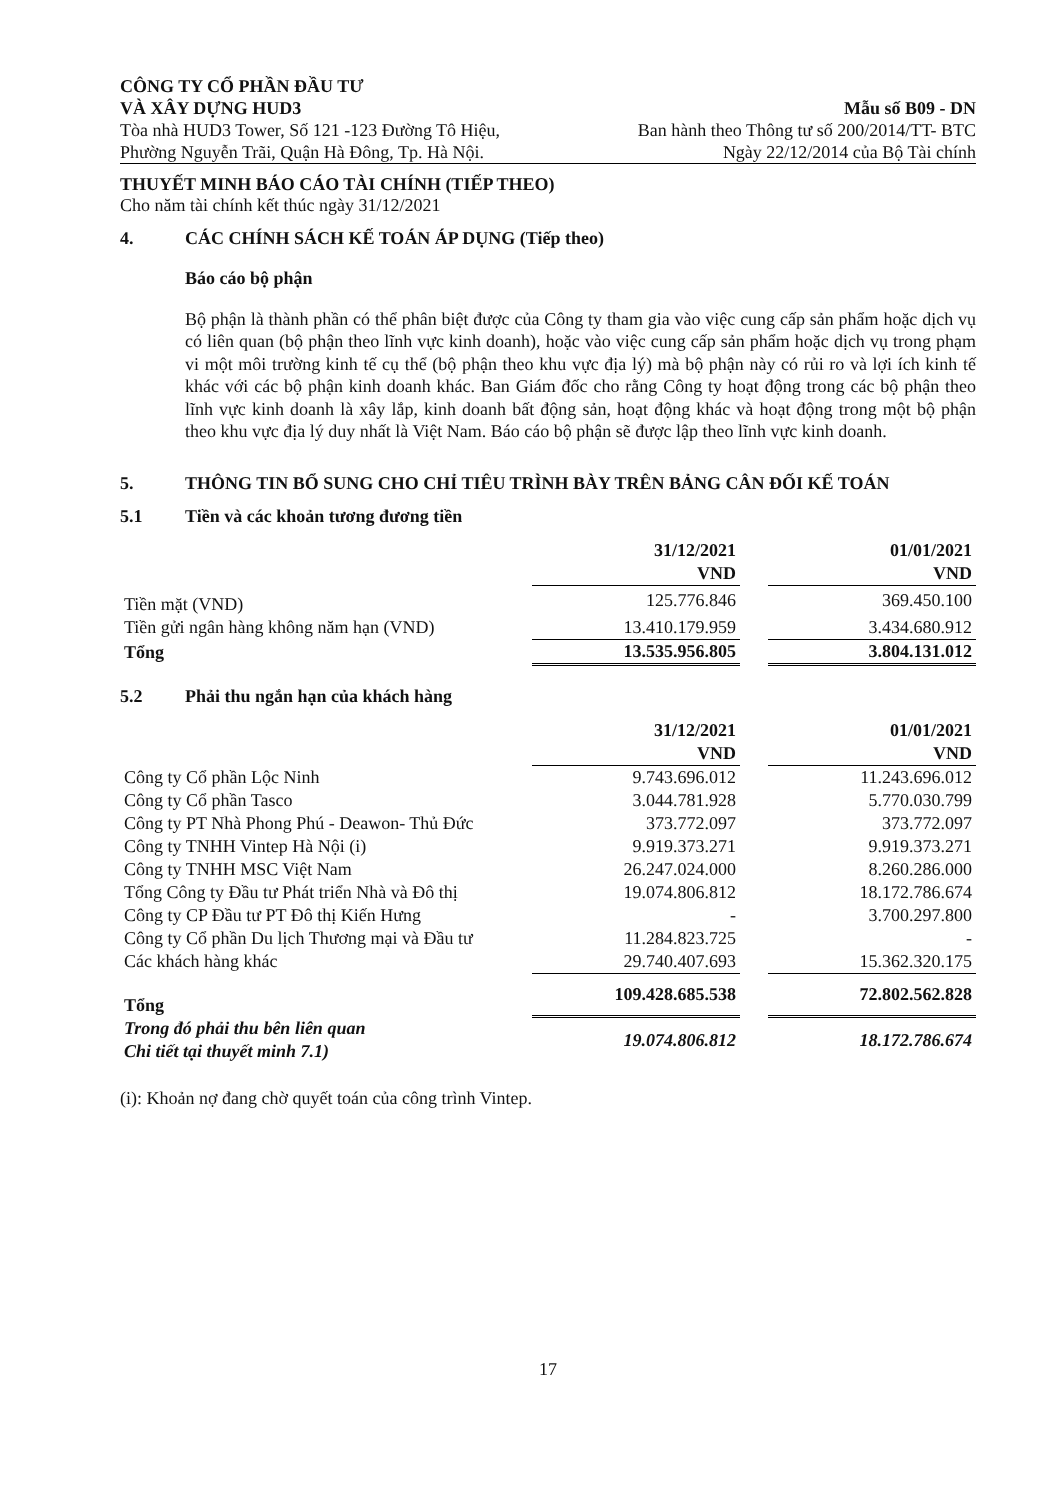CÔNG TY CỔ PHẦN ĐẦU TƯ
VÀ XÂY DỰNG HUD3
Tòa nhà HUD3 Tower, Số 121 -123 Đường Tô Hiệu,
Phường Nguyễn Trãi, Quận Hà Đông, Tp. Hà Nội.
Mẫu số B09 - DN
Ban hành theo Thông tư số 200/2014/TT- BTC
Ngày 22/12/2014 của Bộ Tài chính
THUYẾT MINH BÁO CÁO TÀI CHÍNH (TIẾP THEO)
Cho năm tài chính kết thúc ngày 31/12/2021
4. CÁC CHÍNH SÁCH KẾ TOÁN ÁP DỤNG (Tiếp theo)
Báo cáo bộ phận
Bộ phận là thành phần có thể phân biệt được của Công ty tham gia vào việc cung cấp sản phẩm hoặc dịch vụ có liên quan (bộ phận theo lĩnh vực kinh doanh), hoặc vào việc cung cấp sản phẩm hoặc dịch vụ trong phạm vi một môi trường kinh tế cụ thể (bộ phận theo khu vực địa lý) mà bộ phận này có rủi ro và lợi ích kinh tế khác với các bộ phận kinh doanh khác. Ban Giám đốc cho rằng Công ty hoạt động trong các bộ phận theo lĩnh vực kinh doanh là xây lắp, kinh doanh bất động sản, hoạt động khác và hoạt động trong một bộ phận theo khu vực địa lý duy nhất là Việt Nam. Báo cáo bộ phận sẽ được lập theo lĩnh vực kinh doanh.
5. THÔNG TIN BỔ SUNG CHO CHỈ TIÊU TRÌNH BÀY TRÊN BẢNG CÂN ĐỐI KẾ TOÁN
5.1 Tiền và các khoản tương đương tiền
| | 31/12/2021 VND | | 01/01/2021 VND |
| --- | --- | --- | --- |
| Tiền mặt (VND) | 125.776.846 | | 369.450.100 |
| Tiền gửi ngân hàng không năm hạn (VND) | 13.410.179.959 | | 3.434.680.912 |
| Tổng | 13.535.956.805 | | 3.804.131.012 |
5.2 Phải thu ngắn hạn của khách hàng
| | 31/12/2021 VND | | 01/01/2021 VND |
| --- | --- | --- | --- |
| Công ty Cổ phần Lộc Ninh | 9.743.696.012 | | 11.243.696.012 |
| Công ty Cổ phần Tasco | 3.044.781.928 | | 5.770.030.799 |
| Công ty PT Nhà Phong Phú - Deawon- Thủ Đức | 373.772.097 | | 373.772.097 |
| Công ty TNHH Vintep Hà Nội (i) | 9.919.373.271 | | 9.919.373.271 |
| Công ty TNHH MSC Việt Nam | 26.247.024.000 | | 8.260.286.000 |
| Tổng Công ty Đầu tư Phát triển Nhà và Đô thị | 19.074.806.812 | | 18.172.786.674 |
| Công ty CP Đầu tư PT Đô thị Kiến Hưng | - | | 3.700.297.800 |
| Công ty Cổ phần Du lịch Thương mại và Đầu tư | 11.284.823.725 | | - |
| Các khách hàng khác | 29.740.407.693 | | 15.362.320.175 |
| Tổng | 109.428.685.538 | | 72.802.562.828 |
| Trong đó phải thu bên liên quan Chi tiết tại thuyết minh 7.1) | 19.074.806.812 | | 18.172.786.674 |
(i): Khoản nợ đang chờ quyết toán của công trình Vintep.
17